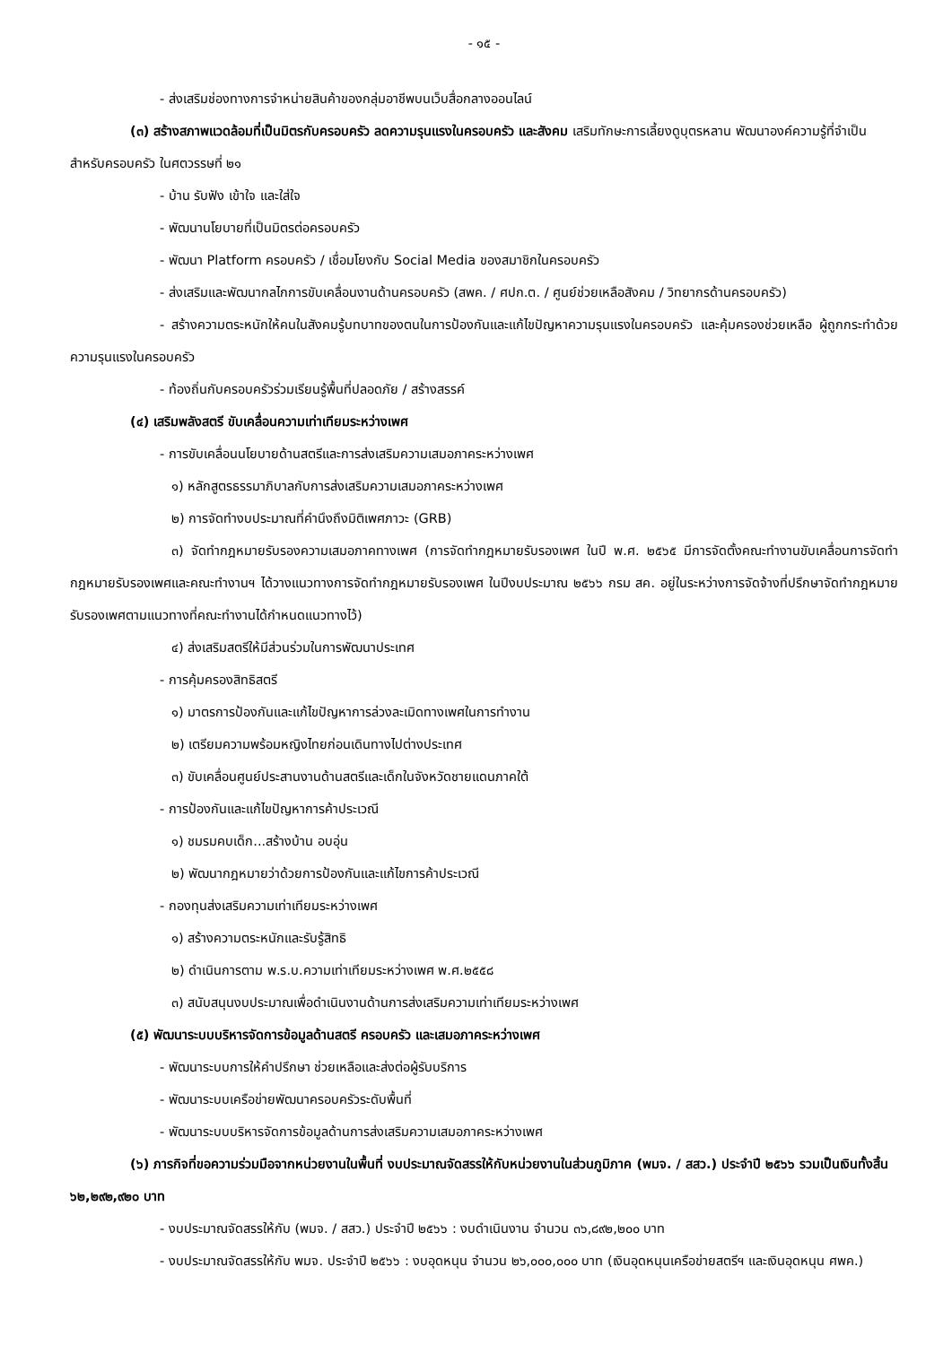- ๑๕ -
- ส่งเสริมช่องทางการจำหน่ายสินค้าของกลุ่มอาชีพบนเว็บสื่อกลางออนไลน์
(๓) สร้างสภาพแวดล้อมที่เป็นมิตรกับครอบครัว ลดความรุนแรงในครอบครัว และสังคม เสริมทักษะการเลี้ยงดูบุตรหลาน พัฒนาองค์ความรู้ที่จำเป็นสำหรับครอบครัว ในศตวรรษที่ ๒๑
- บ้าน รับฟัง เข้าใจ และใส่ใจ
- พัฒนานโยบายที่เป็นมิตรต่อครอบครัว
- พัฒนา Platform ครอบครัว / เชื่อมโยงกับ Social Media ของสมาชิกในครอบครัว
- ส่งเสริมและพัฒนากลไกการขับเคลื่อนงานด้านครอบครัว (สพค. / ศปก.ต. / ศูนย์ช่วยเหลือสังคม / วิทยากรด้านครอบครัว)
- สร้างความตระหนักให้คนในสังคมรู้บทบาทของตนในการป้องกันและแก้ไขปัญหาความรุนแรงในครอบครัว และคุ้มครองช่วยเหลือ ผู้ถูกกระทำด้วยความรุนแรงในครอบครัว
- ท้องถิ่นกับครอบครัวร่วมเรียนรู้พื้นที่ปลอดภัย / สร้างสรรค์
(๔) เสริมพลังสตรี ขับเคลื่อนความเท่าเทียมระหว่างเพศ
- การขับเคลื่อนนโยบายด้านสตรีและการส่งเสริมความเสมอภาคระหว่างเพศ
๑) หลักสูตรธรรมาภิบาลกับการส่งเสริมความเสมอภาคระหว่างเพศ
๒) การจัดทำงบประมาณที่คำนึงถึงมิติเพศภาวะ (GRB)
๓) จัดทำกฎหมายรับรองความเสมอภาคทางเพศ (การจัดทำกฎหมายรับรองเพศ ในปี พ.ศ. ๒๕๖๕ มีการจัดตั้งคณะทำงานขับเคลื่อนการจัดทำกฎหมายรับรองเพศและคณะทำงานฯ ได้วางแนวทางการจัดทำกฎหมายรับรองเพศ ในปีงบประมาณ ๒๕๖๖ กรม สค. อยู่ในระหว่างการจัดจ้างที่ปรึกษาจัดทำกฎหมายรับรองเพศตามแนวทางที่คณะทำงานได้กำหนดแนวทางไว้)
๔) ส่งเสริมสตรีให้มีส่วนร่วมในการพัฒนาประเทศ
- การคุ้มครองสิทธิสตรี
๑) มาตรการป้องกันและแก้ไขปัญหาการล่วงละเมิดทางเพศในการทำงาน
๒) เตรียมความพร้อมหญิงไทยก่อนเดินทางไปต่างประเทศ
๓) ขับเคลื่อนศูนย์ประสานงานด้านสตรีและเด็กในจังหวัดชายแดนภาคใต้
- การป้องกันและแก้ไขปัญหาการค้าประเวณี
๑) ชมรมคบเด็ก...สร้างบ้าน อบอุ่น
๒) พัฒนากฎหมายว่าด้วยการป้องกันและแก้ไขการค้าประเวณี
- กองทุนส่งเสริมความเท่าเทียมระหว่างเพศ
๑) สร้างความตระหนักและรับรู้สิทธิ
๒) ดำเนินการตาม พ.ร.บ.ความเท่าเทียมระหว่างเพศ พ.ศ.๒๕๕๘
๓) สนับสนุนงบประมาณเพื่อดำเนินงานด้านการส่งเสริมความเท่าเทียมระหว่างเพศ
(๕) พัฒนาระบบบริหารจัดการข้อมูลด้านสตรี ครอบครัว และเสมอภาคระหว่างเพศ
- พัฒนาระบบการให้คำปรึกษา ช่วยเหลือและส่งต่อผู้รับบริการ
- พัฒนาระบบเครือข่ายพัฒนาครอบครัวระดับพื้นที่
- พัฒนาระบบบริหารจัดการข้อมูลด้านการส่งเสริมความเสมอภาคระหว่างเพศ
(๖) ภารกิจที่ขอความร่วมมือจากหน่วยงานในพื้นที่ งบประมาณจัดสรรให้กับหน่วยงานในส่วนภูมิภาค (พมจ. / สสว.) ประจำปี ๒๕๖๖ รวมเป็นเงินทั้งสิ้น ๖๒,๒๙๒,๙๒๐ บาท
- งบประมาณจัดสรรให้กับ (พมจ. / สสว.) ประจำปี ๒๕๖๖ : งบดำเนินงาน จำนวน ๓๖,๘๙๒,๒๐๐ บาท
- งบประมาณจัดสรรให้กับ พมจ. ประจำปี ๒๕๖๖ : งบอุดหนุน จำนวน ๒๖,๐๐๐,๐๐๐ บาท (เงินอุดหนุนเครือข่ายสตรีฯ และเงินอุดหนุน ศพค.)